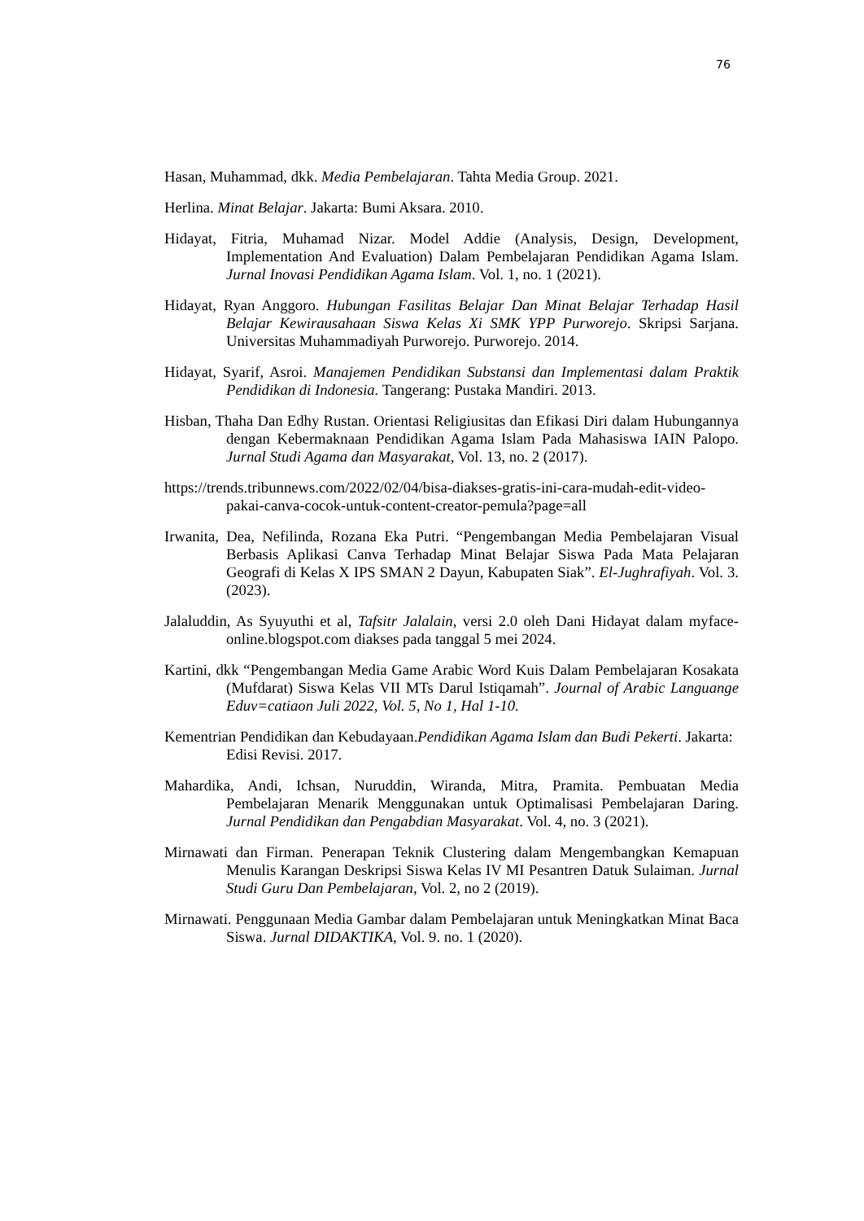76
Hasan, Muhammad, dkk. Media Pembelajaran. Tahta Media Group. 2021.
Herlina. Minat Belajar. Jakarta: Bumi Aksara. 2010.
Hidayat, Fitria, Muhamad Nizar. Model Addie (Analysis, Design, Development, Implementation And Evaluation) Dalam Pembelajaran Pendidikan Agama Islam. Jurnal Inovasi Pendidikan Agama Islam. Vol. 1, no. 1 (2021).
Hidayat, Ryan Anggoro. Hubungan Fasilitas Belajar Dan Minat Belajar Terhadap Hasil Belajar Kewirausahaan Siswa Kelas Xi SMK YPP Purworejo. Skripsi Sarjana. Universitas Muhammadiyah Purworejo. Purworejo. 2014.
Hidayat, Syarif, Asroi. Manajemen Pendidikan Substansi dan Implementasi dalam Praktik Pendidikan di Indonesia. Tangerang: Pustaka Mandiri. 2013.
Hisban, Thaha Dan Edhy Rustan. Orientasi Religiusitas dan Efikasi Diri dalam Hubungannya dengan Kebermaknaan Pendidikan Agama Islam Pada Mahasiswa IAIN Palopo. Jurnal Studi Agama dan Masyarakat, Vol. 13, no. 2 (2017).
https://trends.tribunnews.com/2022/02/04/bisa-diakses-gratis-ini-cara-mudah-edit-video-pakai-canva-cocok-untuk-content-creator-pemula?page=all
Irwanita, Dea, Nefilinda, Rozana Eka Putri. “Pengembangan Media Pembelajaran Visual Berbasis Aplikasi Canva Terhadap Minat Belajar Siswa Pada Mata Pelajaran Geografi di Kelas X IPS SMAN 2 Dayun, Kabupaten Siak”. El-Jughrafiyah. Vol. 3. (2023).
Jalaluddin, As Syuyuthi et al, Tafsitr Jalalain, versi 2.0 oleh Dani Hidayat dalam myface-online.blogspot.com diakses pada tanggal 5 mei 2024.
Kartini, dkk “Pengembangan Media Game Arabic Word Kuis Dalam Pembelajaran Kosakata (Mufdarat) Siswa Kelas VII MTs Darul Istiqamah”. Journal of Arabic Languange Eduv=catiaon Juli 2022, Vol. 5, No 1, Hal 1-10.
Kementrian Pendidikan dan Kebudayaan.Pendidikan Agama Islam dan Budi Pekerti. Jakarta: Edisi Revisi. 2017.
Mahardika, Andi, Ichsan, Nuruddin, Wiranda, Mitra, Pramita. Pembuatan Media Pembelajaran Menarik Menggunakan untuk Optimalisasi Pembelajaran Daring. Jurnal Pendidikan dan Pengabdian Masyarakat. Vol. 4, no. 3 (2021).
Mirnawati dan Firman. Penerapan Teknik Clustering dalam Mengembangkan Kemapuan Menulis Karangan Deskripsi Siswa Kelas IV MI Pesantren Datuk Sulaiman. Jurnal Studi Guru Dan Pembelajaran, Vol. 2, no 2 (2019).
Mirnawati. Penggunaan Media Gambar dalam Pembelajaran untuk Meningkatkan Minat Baca Siswa. Jurnal DIDAKTIKA, Vol. 9. no. 1 (2020).